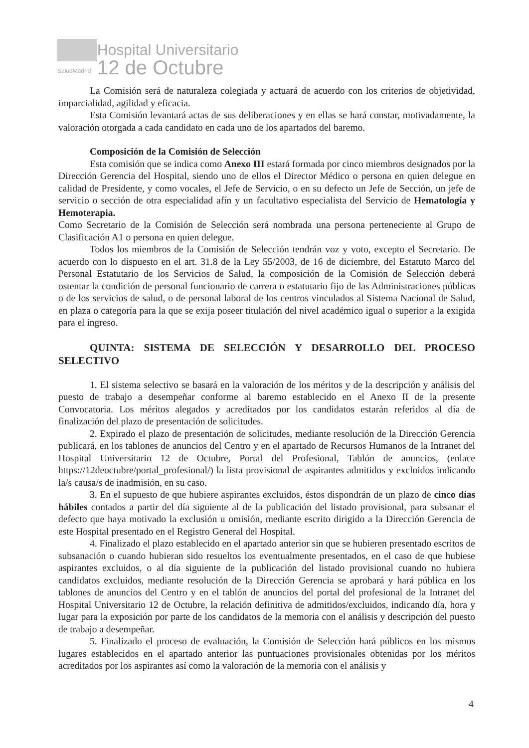SaludMadrid
Hospital Universitario
12 de Octubre
La Comisión será de naturaleza colegiada y actuará de acuerdo con los criterios de objetividad, imparcialidad, agilidad y eficacia.
Esta Comisión levantará actas de sus deliberaciones y en ellas se hará constar, motivadamente, la valoración otorgada a cada candidato en cada uno de los apartados del baremo.
Composición de la Comisión de Selección
Esta comisión que se indica como Anexo III estará formada por cinco miembros designados por la Dirección Gerencia del Hospital, siendo uno de ellos el Director Médico o persona en quien delegue en calidad de Presidente, y como vocales, el Jefe de Servicio, o en su defecto un Jefe de Sección, un jefe de servicio o sección de otra especialidad afín y un facultativo especialista del Servicio de Hematología y Hemoterapia.
Como Secretario de la Comisión de Selección será nombrada una persona perteneciente al Grupo de Clasificación A1 o persona en quien delegue.
Todos los miembros de la Comisión de Selección tendrán voz y voto, excepto el Secretario. De acuerdo con lo dispuesto en el art. 31.8 de la Ley 55/2003, de 16 de diciembre, del Estatuto Marco del Personal Estatutario de los Servicios de Salud, la composición de la Comisión de Selección deberá ostentar la condición de personal funcionario de carrera o estatutario fijo de las Administraciones públicas o de los servicios de salud, o de personal laboral de los centros vinculados al Sistema Nacional de Salud, en plaza o categoría para la que se exija poseer titulación del nivel académico igual o superior a la exigida para el ingreso.
QUINTA: SISTEMA DE SELECCIÓN Y DESARROLLO DEL PROCESO SELECTIVO
1. El sistema selectivo se basará en la valoración de los méritos y de la descripción y análisis del puesto de trabajo a desempeñar conforme al baremo establecido en el Anexo II de la presente Convocatoria. Los méritos alegados y acreditados por los candidatos estarán referidos al día de finalización del plazo de presentación de solicitudes.
2. Expirado el plazo de presentación de solicitudes, mediante resolución de la Dirección Gerencia publicará, en los tablones de anuncios del Centro y en el apartado de Recursos Humanos de la Intranet del Hospital Universitario 12 de Octubre, Portal del Profesional, Tablón de anuncios, (enlace https://12deoctubre/portal_profesional/) la lista provisional de aspirantes admitidos y excluidos indicando la/s causa/s de inadmisión, en su caso.
3. En el supuesto de que hubiere aspirantes excluidos, éstos dispondrán de un plazo de cinco días hábiles contados a partir del día siguiente al de la publicación del listado provisional, para subsanar el defecto que haya motivado la exclusión u omisión, mediante escrito dirigido a la Dirección Gerencia de este Hospital presentado en el Registro General del Hospital.
4. Finalizado el plazo establecido en el apartado anterior sin que se hubieren presentado escritos de subsanación o cuando hubieran sido resueltos los eventualmente presentados, en el caso de que hubiese aspirantes excluidos, o al día siguiente de la publicación del listado provisional cuando no hubiera candidatos excluidos, mediante resolución de la Dirección Gerencia se aprobará y hará pública en los tablones de anuncios del Centro y en el tablón de anuncios del portal del profesional de la Intranet del Hospital Universitario 12 de Octubre, la relación definitiva de admitidos/excluidos, indicando día, hora y lugar para la exposición por parte de los candidatos de la memoria con el análisis y descripción del puesto de trabajo a desempeñar.
5. Finalizado el proceso de evaluación, la Comisión de Selección hará públicos en los mismos lugares establecidos en el apartado anterior las puntuaciones provisionales obtenidas por los méritos acreditados por los aspirantes así como la valoración de la memoria con el análisis y
4